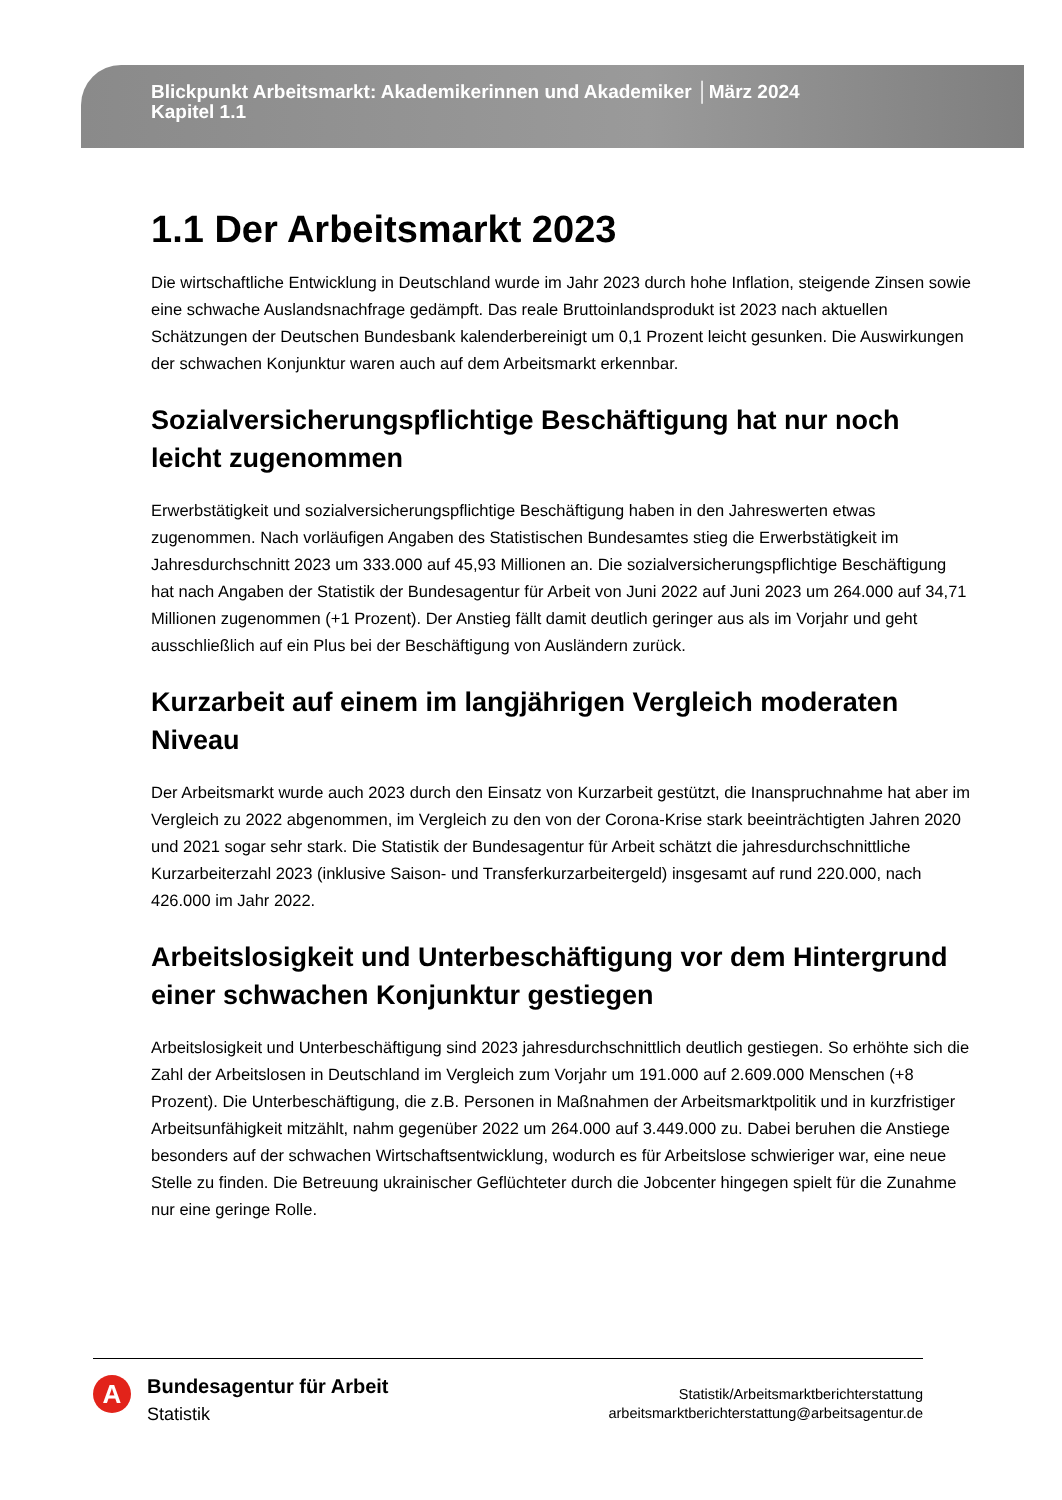Blickpunkt Arbeitsmarkt: Akademikerinnen und Akademiker │März 2024
Kapitel 1.1
1.1 Der Arbeitsmarkt 2023
Die wirtschaftliche Entwicklung in Deutschland wurde im Jahr 2023 durch hohe Inflation, steigende Zinsen sowie eine schwache Auslandsnachfrage gedämpft. Das reale Bruttoinlandsprodukt ist 2023 nach aktuellen Schätzungen der Deutschen Bundesbank kalenderbereinigt um 0,1 Prozent leicht gesunken. Die Auswirkungen der schwachen Konjunktur waren auch auf dem Arbeitsmarkt erkennbar.
Sozialversicherungspflichtige Beschäftigung hat nur noch leicht zugenommen
Erwerbstätigkeit und sozialversicherungspflichtige Beschäftigung haben in den Jahreswerten etwas zugenommen. Nach vorläufigen Angaben des Statistischen Bundesamtes stieg die Erwerbstätigkeit im Jahresdurchschnitt 2023 um 333.000 auf 45,93 Millionen an. Die sozialversicherungspflichtige Beschäftigung hat nach Angaben der Statistik der Bundesagentur für Arbeit von Juni 2022 auf Juni 2023 um 264.000 auf 34,71 Millionen zugenommen (+1 Prozent). Der Anstieg fällt damit deutlich geringer aus als im Vorjahr und geht ausschließlich auf ein Plus bei der Beschäftigung von Ausländern zurück.
Kurzarbeit auf einem im langjährigen Vergleich moderaten Niveau
Der Arbeitsmarkt wurde auch 2023 durch den Einsatz von Kurzarbeit gestützt, die Inanspruchnahme hat aber im Vergleich zu 2022 abgenommen, im Vergleich zu den von der Corona-Krise stark beeinträchtigten Jahren 2020 und 2021 sogar sehr stark. Die Statistik der Bundesagentur für Arbeit schätzt die jahresdurchschnittliche Kurzarbeiterzahl 2023 (inklusive Saison- und Transferkurzarbeitergeld) insgesamt auf rund 220.000, nach 426.000 im Jahr 2022.
Arbeitslosigkeit und Unterbeschäftigung vor dem Hintergrund einer schwachen Konjunktur gestiegen
Arbeitslosigkeit und Unterbeschäftigung sind 2023 jahresdurchschnittlich deutlich gestiegen. So erhöhte sich die Zahl der Arbeitslosen in Deutschland im Vergleich zum Vorjahr um 191.000 auf 2.609.000 Menschen (+8 Prozent). Die Unterbeschäftigung, die z.B. Personen in Maßnahmen der Arbeitsmarktpolitik und in kurzfristiger Arbeitsunfähigkeit mitzählt, nahm gegenüber 2022 um 264.000 auf 3.449.000 zu. Dabei beruhen die Anstiege besonders auf der schwachen Wirtschaftsentwicklung, wodurch es für Arbeitslose schwieriger war, eine neue Stelle zu finden. Die Betreuung ukrainischer Geflüchteter durch die Jobcenter hingegen spielt für die Zunahme nur eine geringe Rolle.
A
Bundesagentur für Arbeit
Statistik
Statistik/Arbeitsmarktberichterstattung
arbeitsmarktberichterstattung@arbeitsagentur.de